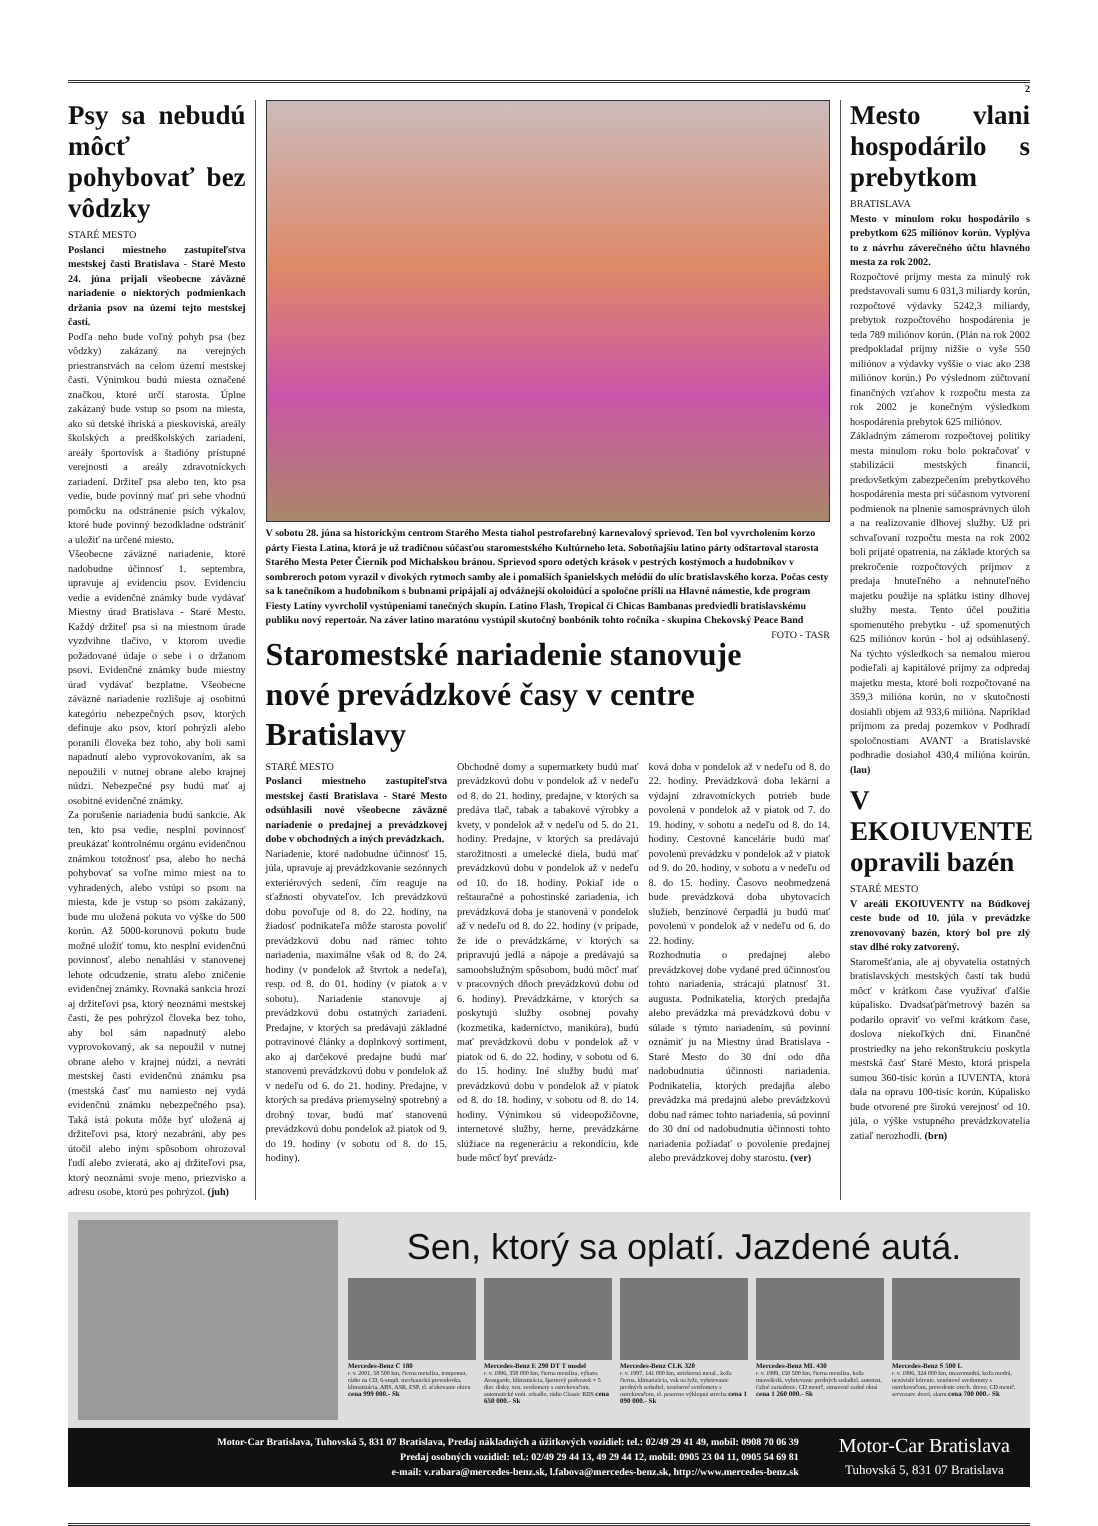2
Psy sa nebudú môcť pohybovať bez vôdzky
STARÉ MESTO
Poslanci miestneho zastupiteľstva mestskej časti Bratislava - Staré Mesto 24. júna prijali všeobecne záväzné nariadenie o niektorých podmienkach držania psov na území tejto mestskej časti.
Podľa neho bude voľný pohyb psa (bez vôdzky) zakázaný na verejných priestranstvách na celom území mestskej časti. Výnimkou budú miesta označené značkou, ktoré určí starosta. Úplne zakázaný bude vstup so psom na miesta, ako sú detské ihriská a pieskoviská, areály školských a predškolských zariadení, areály športovísk a štadióny prístupné verejnosti a areály zdravotníckych zariadení. Držiteľ psa alebo ten, kto psa vedie, bude povinný mať pri sebe vhodnú pomôcku na odstránenie psích výkalov, ktoré bude povinný bezodkladne odstrániť a uložiť na určené miesto.
Všeobecne záväzné nariadenie, ktoré nadobudne účinnosť 1. septembra, upravuje aj evidenciu psov. Evidenciu vedie a evidenčné známky bude vydávať Miestny úrad Bratislava - Staré Mesto. Každý držiteľ psa si na miestnom úrade vyzdvihne tlačivo, v ktorom uvedie požadované údaje o sebe i o držanom psovi. Evidenčné známky bude miestny úrad vydávať bezplatne. Všeobecne záväzné nariadenie rozlišuje aj osobitnú kategóriu nebezpečných psov, ktorých definuje ako psov, ktorí pohrýzli alebo poranili človeka bez toho, aby boli sami napadnutí alebo vyprovokovaním, ak sa nepoužili v nutnej obrane alebo krajnej núdzi. Nebezpečné psy budú mať aj osobitné evidenčné známky.
Za porušenie nariadenia budú sankcie. Ak ten, kto psa vedie, nesplní povinnosť preukázať kontrolnému orgánu evidenčnou známkou totožnosť psa, alebo ho nechá pohybovať sa voľne mimo miest na to vyhradených, alebo vstúpi so psom na miesta, kde je vstup so psom zakázaný, bude mu uložená pokuta vo výške do 500 korún. Až 5000-korunovú pokutu bude možné uložiť tomu, kto nesplní evidenčnú povinnosť, alebo nenahlási v stanovenej lehote odcudzenie, stratu alebo zničenie evidenčnej známky. Rovnaká sankcia hrozí aj držiteľovi psa, ktorý neoznámi mestskej časti, že pes pohrýzol človeka bez toho, aby bol sám napadnutý alebo vyprovokovaný, ak sa nepoužil v nutnej obrane alebo v krajnej núdzi, a nevráti mestskej časti evidenčnú známku psa (mestská časť mu namiesto nej vydá evidenčnú známku nebezpečného psa). Taká istá pokuta môže byť uložená aj držiteľovi psa, ktorý nezabráni, aby pes útočil alebo iným spôsobom ohrozoval ľudí alebo zvieratá, ako aj držiteľovi psa, ktorý neoznámi svoje meno, priezvisko a adresu osobe, ktorú pes pohrýzol. (juh)
V sobotu 28. júna sa historickým centrom Starého Mesta tiahol pestrofarebný karnevalový sprievod. Ten bol vyvrcholením korzo párty Fiesta Latina, ktorá je už tradičnou súčasťou staromestského Kultúrneho leta. Sobotňajšiu latino párty odštartoval starosta Starého Mesta Peter Čiernik pod Michalskou bránou. Sprievod sporo odetých krások v pestrých kostýmoch a hudobníkov v sombreroch potom vyrazil v divokých rytmoch samby ale i pomalších španielskych melódií do ulíc bratislavského korza. Počas cesty sa k tanečníkom a hudobníkom s bubnami pripájali aj odvážnejší okoloidúci a spoločne prišli na Hlavné námestie, kde program Fiesty Latiny vyvrcholil vystúpeniami tanečných skupín. Latino Flash, Tropical či Chicas Bambanas predviedli bratislavskému publiku nový repertoár. Na záver latino maratónu vystúpil skutočný bonbónik tohto ročníka - skupina Chekovský Peace Band FOTO - TASR
Staromestské nariadenie stanovuje nové prevádzkové časy v centre Bratislavy
STARÉ MESTO
Poslanci miestneho zastupiteľstva mestskej časti Bratislava - Staré Mesto odsúhlasili nové všeobecne záväzné nariadenie o predajnej a prevádzkovej dobe v obchodných a iných prevádzkach.
Nariadenie, ktoré nadobudne účinnosť 15. júla, upravuje aj prevádzkovanie sezónnych exteriérových sedení, čím reaguje na sťažnosti obyvateľov. Ich prevádzkovú dobu povoľuje od 8. do 22. hodiny, na žiadosť podnikateľa môže starosta povoliť prevádzkovú dobu nad rámec tohto nariadenia, maximálne však od 8. do 24. hodiny (v pondelok až štvrtok a nedeľa), resp. od 8. do 01. hodiny (v piatok a v sobotu). Nariadenie stanovuje aj prevádzkovú dobu ostatných zariadení. Predajne, v ktorých sa predávajú základné potravinové články a doplnkový sortiment, ako aj darčekové predajne budú mať stanovenú prevádzkovú dobu v pondelok až v nedeľu od 6. do 21. hodiny. Predajne, v ktorých sa predáva priemyselný spotrebný a drobný tovar, budú mať stanovenú prevádzkovú dobu pondelok až piatok od 9. do 19. hodiny (v sobotu od 8. do 15. hodiny).
Obchodné domy a supermarkety budú mať prevádzkovú dobu v pondelok až v nedeľu od 8. do 21. hodiny, predajne, v ktorých sa predáva tlač, tabak a tabakové výrobky a kvety, v pondelok až v nedeľu od 5. do 21. hodiny. Predajne, v ktorých sa predávajú starožitnosti a umelecké diela, budú mať prevádzkovú dobu v pondelok až v nedeľu od 10. do 18. hodiny. Pokiaľ ide o reštauračné a pohostinské zariadenia, ich prevádzková doba je stanovená v pondelok až v nedeľu od 8. do 22. hodiny (v prípade, že ide o prevádzkárne, v ktorých sa pripravujú jedlá a nápoje a predávajú sa samoobslužným spôsobom, budú môcť mať v pracovných dňoch prevádzkovú dobu od 6. hodiny). Prevádzkárne, v ktorých sa poskytujú služby osobnej povahy (kozmetika, kaderníctvo, manikúra), budú mať prevádzkovú dobu v pondelok až v piatok od 6. do 22. hodiny, v sobotu od 6. do 15. hodiny. Iné služby budú mať prevádzkovú dobu v pondelok až v piatok od 8. do 18. hodiny, v sobotu od 8. do 14. hodiny. Výnimkou sú videopožičovne, internetové služby, herne, prevádzkárne slúžiace na regeneráciu a rekondíciu, kde bude môcť byť prevádz-
ková doba v pondelok až v nedeľu od 8. do 22. hodiny. Prevádzková doba lekární a výdajní zdravotníckych potrieb bude povolená v pondelok až v piatok od 7. do 19. hodiny, v sobotu a nedeľu od 8. do 14. hodiny. Cestovné kancelárie budú mať povolenú prevádzku v pondelok až v piatok od 9. do 20. hodiny, v sobotu a v nedeľu od 8. do 15. hodiny. Časovo neobmedzená bude prevádzková doba ubytovacích služieb, benzínové čerpadlá ju budú mať povolenú v pondelok až v nedeľu od 6. do 22. hodiny.
Rozhodnutia o predajnej alebo prevádzkovej dobe vydané pred účinnosťou tohto nariadenia, strácajú platnosť 31. augusta. Podnikatelia, ktorých predajňa alebo prevádzka má prevádzkovú dobu v súlade s týmto nariadením, sú povinní oznámiť ju na Miestny úrad Bratislava - Staré Mesto do 30 dní odo dňa nadobudnutia účinnosti nariadenia. Podnikatelia, ktorých predajňa alebo prevádzka má predajnú alebo prevádzkovú dobu nad rámec tohto nariadenia, sú povinní do 30 dní od nadobudnutia účinnosti tohto nariadenia požiadať o povolenie predajnej alebo prevádzkovej doby starostu. (ver)
Mesto vlani hospodárilo s prebytkom
BRATISLAVA
Mesto v minulom roku hospodárilo s prebytkom 625 miliónov korún. Vyplýva to z návrhu záverečného účtu hlavného mesta za rok 2002.
Rozpočtové príjmy mesta za minulý rok predstavovali sumu 6 031,3 miliardy korún, rozpočtové výdavky 5242,3 miliardy, prebytok rozpočtového hospodárenia je teda 789 miliónov korún. (Plán na rok 2002 predpokladal príjmy nižšie o vyše 550 miliónov a výdavky vyššie o viac ako 238 miliónov korún.) Po výslednom zúčtovaní finančných vzťahov k rozpočtu mesta za rok 2002 je konečným výsledkom hospodárenia prebytok 625 miliónov.
Základným zámerom rozpočtovej politiky mesta minulom roku bolo pokračovať v stabilizácii mestských financií, predovšetkým zabezpečením prebytkového hospodárenia mesta pri súčasnom vytvorení podmienok na plnenie samosprávnych úloh a na realizovanie dlhovej služby. Už pri schvaľovaní rozpočtu mesta na rok 2002 boli prijaté opatrenia, na základe ktorých sa prekročenie rozpočtových príjmov z predaja hnuteľného a nehnuteľného majetku použije na splátku istiny dlhovej služby mesta. Tento účel použitia spomenutého prebytku - už spomenutých 625 miliónov korún - bol aj odsúhlasený. Na týchto výsledkoch sa nemalou mierou podieľali aj kapitálové príjmy za odpredaj majetku mesta, ktoré boli rozpočtované na 359,3 milióna korún, no v skutočnosti dosiahli objem až 933,6 milióna. Napríklad príjmom za predaj pozemkov v Podhradí spoločnostiam AVANT a Bratislavské podhradie dosiahol 430,4 milióna koirún. (lau)
V EKOIUVENTE opravili bazén
STARÉ MESTO
V areáli EKOIUVENTY na Búdkovej ceste bude od 10. júla v prevádzke zrenovovaný bazén, ktorý bol pre zlý stav dlhé roky zatvorený.
Staromešťania, ale aj obyvatelia ostatných bratislavských mestských častí tak budú môcť v krátkom čase využívať ďalšie kúpalisko. Dvadsaťpäťmetrový bazén sa podarilo opraviť vo veľmi krátkom čase, doslova niekoľkých dní. Finančné prostriedky na jeho rekonštrukciu poskytla mestská časť Staré Mesto, ktorá prispela sumou 360-tisíc korún a IUVENTA, ktorá dala na opravu 100-tisíc korún. Kúpalisko bude otvorené pre širokú verejnosť od 10. júla, o výške vstupného prevádzkovatelia zatiaľ nerozhodli. (brn)
Sen, ktorý sa oplatí. Jazdené autá.
Mercedes-Benz C 180
r. v. 2001, 58 500 km, čierna metalíza, tempomat, rádio na CD, 6-stupň. mechanická prevodovka, klimatizácia, ABS, ASR, ESP, el. sťahovanie okien cena 999 000.- Sk
Mercedes-Benz E 290 DT T model
r. v. 1996, 358 000 km, čierna metalíza, výbava Avangarde, klimatizácia, športový podvozok + 5 dier. disky, xen. svetlomety s ostrekovačom, automatické vnút. zrkadlo, rádio Classic RDS cena 650 000.- Sk
Mercedes-Benz CLK 320
r. v. 1997, 141 000 km, strieborná metal., koža čierna, klimatizácia, vak na lyže, vyhrievanie predných sedadiel, xenónové svetlomety s ostrekovačom, el. posuvno výklopná strecha cena 1 090 000.- Sk
Mercedes-Benz ML 430
r. v. 1999, 150 500 km, čierna metalíza, koža tmavošedá, vyhrievanie predných sedadiel, automat, ťažné zariadenie, CD menič, stmavené zadné okná cena 1 260 000.- Sk
Mercedes-Benz S 500 L
r. v. 1996, 324 000 km, tmavomodrá, koža modrá, nezávislé kúrenie, xenónové svetlomety s ostrekovačom, prevedenie orech. drevo, CD menič, servozatv. dverí, alarm cena 700 000.- Sk
Motor-Car Bratislava, Tuhovská 5, 831 07 Bratislava, Predaj nákladných a úžitkových vozidiel: tel.: 02/49 29 41 49, mobil: 0908 70 06 39
Predaj osobných vozidiel: tel.: 02/49 29 44 13, 49 29 44 12, mobil: 0905 23 04 11, 0905 54 69 81
e-mail: v.rabara@mercedes-benz.sk, l.fabova@mercedes-benz.sk, http://www.mercedes-benz.sk
Motor-Car Bratislava
Tuhovská 5, 831 07 Bratislava